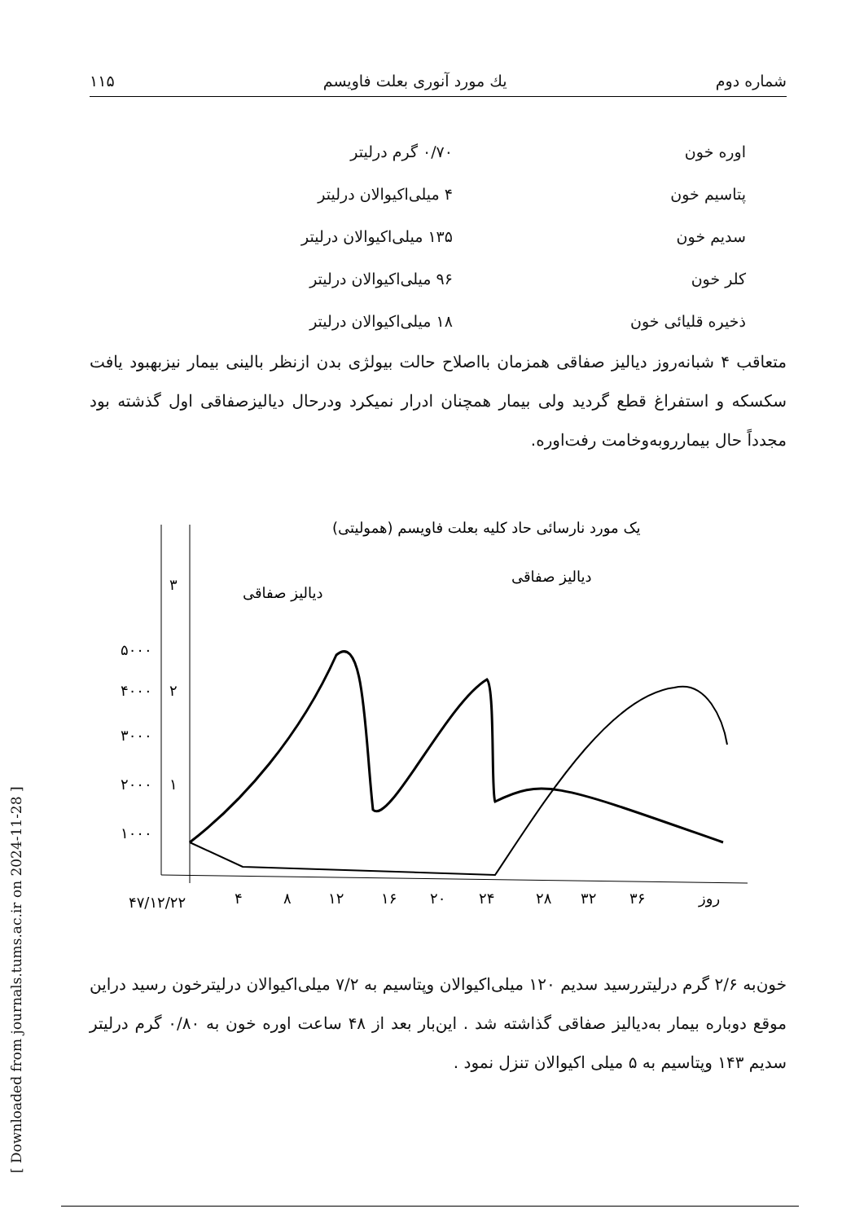[ Downloaded from journals.tums.ac.ir on 2024-11-28 ]
شماره دوم یك مورد آنوری بعلت فاویسم ۱۱۵
| اوره خون | ۰/۷۰ گرم درلیتر |
| پتاسیم خون | ۴ میلی‌اکیوالان درلیتر |
| سدیم خون | ۱۳۵ میلی‌اکیوالان درلیتر |
| کلر خون | ۹۶ میلی‌اکیوالان درلیتر |
| ذخیره قلیائی خون | ۱۸ میلی‌اکیوالان درلیتر |
متعاقب ۴ شبانه‌روز دیالیز صفاقی همزمان بااصلاح حالت بیولژی بدن ازنظر بالینی بیمار نیزبهبود یافت سکسکه و استفراغ قطع گردید ولی بیمار همچنان ادرار نمیکرد ودرحال دیالیزصفاقی اول گذشته بود مجدداً حال بیمارروبه‌وخامت رفت‌اوره.
یک مورد نارسائی حاد کلیه بعلت فاویسم (همولیتی)
دیالیز صفاقی
دیالیز صفاقی
۵۰۰۰
۴۰۰۰
۳۰۰۰
۲۰۰۰
۱۰۰۰
۳
۲
۱
۴۷/۱۲/۲۲
۴
۸
۱۲
۱۶
۲۰
۲۴
۲۸
۳۲
۳۶
روز
خون‌به ۲/۶ گرم درلیتررسید سدیم ۱۲۰ میلی‌اکیوالان وپتاسیم به ۷/۲ میلی‌اکیوالان درلیترخون رسید دراین موقع دوباره بیمار به‌دیالیز صفاقی گذاشته شد . این‌بار بعد از ۴۸ ساعت اوره خون به ۰/۸۰ گرم درلیتر سدیم ۱۴۳ وپتاسیم به ۵ میلی اکیوالان تنزل نمود .